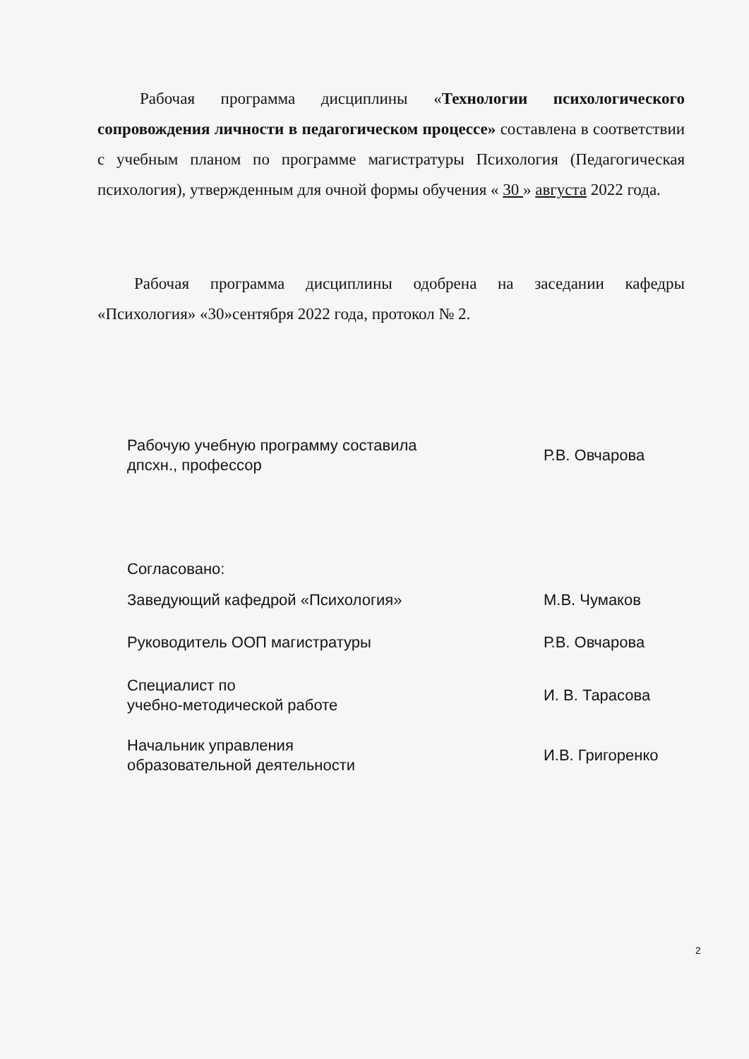Рабочая программа дисциплины «Технологии психологического сопровождения личности в педагогическом процессе» составлена в соответствии с учебным планом по программе магистратуры Психология (Педагогическая психология), утвержденным для очной формы обучения « 30 » августа 2022 года.
Рабочая программа дисциплины одобрена на заседании кафедры «Психология» «30»сентября 2022 года, протокол № 2.
| Рабочую учебную программу составила дпсхн., профессор | | Р.В. Овчарова |
| Согласовано: | | |
| Заведующий кафедрой «Психология» | | М.В. Чумаков |
| Руководитель ООП магистратуры | | Р.В. Овчарова |
| Специалист по учебно-методической работе | | И. В. Тарасова |
| Начальник управления образовательной деятельности | | И.В. Григоренко |
2